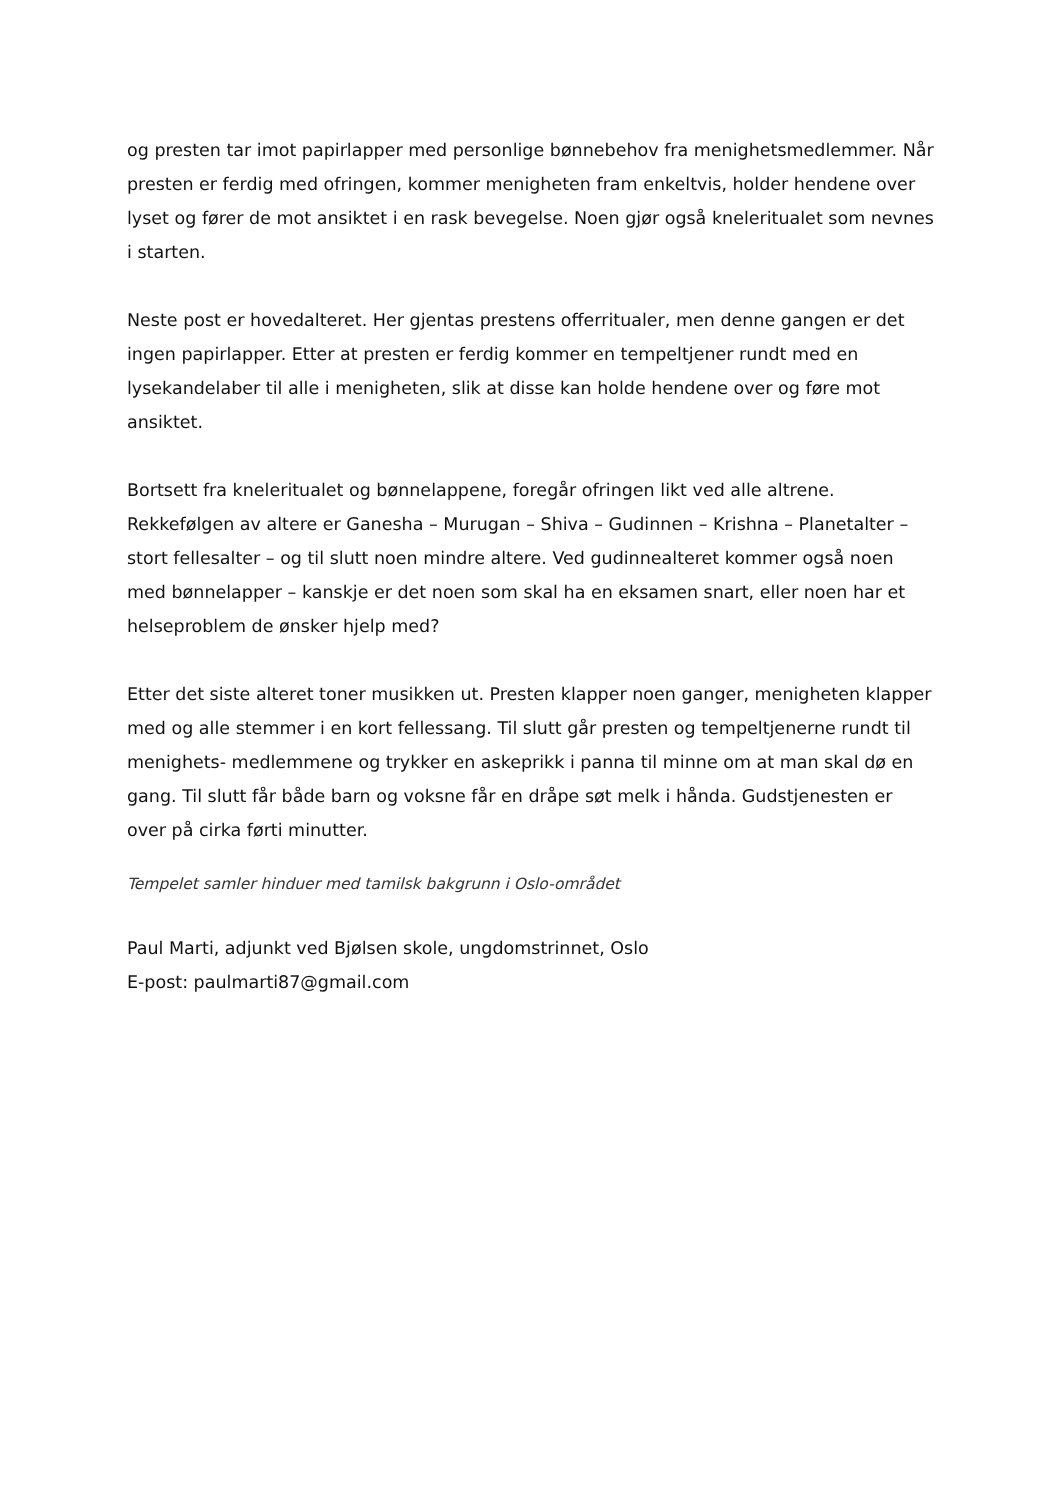og presten tar imot papirlapper med personlige bønnebehov fra menighetsmedlemmer. Når presten er ferdig med ofringen, kommer menigheten fram enkeltvis, holder hendene over lyset og fører de mot ansiktet i en rask bevegelse. Noen gjør også kneleritualet som nevnes i starten.
Neste post er hovedalteret. Her gjentas prestens offerritualer, men denne gangen er det ingen papirlapper. Etter at presten er ferdig kommer en tempeltjener rundt med en lysekandelaber til alle i menigheten, slik at disse kan holde hendene over og føre mot ansiktet.
Bortsett fra kneleritualet og bønnelappene, foregår ofringen likt ved alle altrene. Rekkefølgen av altere er Ganesha – Murugan – Shiva – Gudinnen – Krishna – Planetalter – stort fellesalter – og til slutt noen mindre altere. Ved gudinnealteret kommer også noen med bønnelapper – kanskje er det noen som skal ha en eksamen snart, eller noen har et helseproblem de ønsker hjelp med?
Etter det siste alteret toner musikken ut. Presten klapper noen ganger, menigheten klapper med og alle stemmer i en kort fellessang. Til slutt går presten og tempeltjenerne rundt til menighets- medlemmene og trykker en askeprikk i panna til minne om at man skal dø en gang. Til slutt får både barn og voksne får en dråpe søt melk i hånda. Gudstjenesten er over på cirka førti minutter.
Tempelet samler hinduer med tamilsk bakgrunn i Oslo-området
Paul Marti, adjunkt ved Bjølsen skole, ungdomstrinnet, Oslo
E-post: paulmarti87@gmail.com